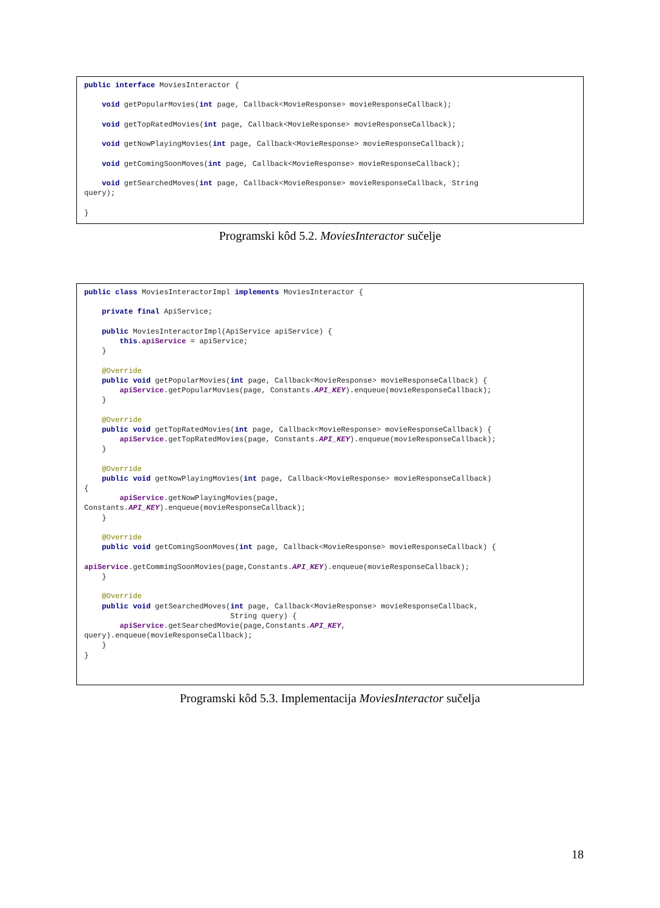public interface MoviesInteractor {

    void getPopularMovies(int page, Callback<MovieResponse> movieResponseCallback);

    void getTopRatedMovies(int page, Callback<MovieResponse> movieResponseCallback);

    void getNowPlayingMovies(int page, Callback<MovieResponse> movieResponseCallback);

    void getComingSoonMoves(int page, Callback<MovieResponse> movieResponseCallback);

    void getSearchedMoves(int page, Callback<MovieResponse> movieResponseCallback, String
query);

}
Programski kôd 5.2. MoviesInteractor sučelje
public class MoviesInteractorImpl implements MoviesInteractor {

    private final ApiService;

    public MoviesInteractorImpl(ApiService apiService) {
        this.apiService = apiService;
    }

    @Override
    public void getPopularMovies(int page, Callback<MovieResponse> movieResponseCallback) {
        apiService.getPopularMovies(page, Constants.API_KEY).enqueue(movieResponseCallback);
    }

    @Override
    public void getTopRatedMovies(int page, Callback<MovieResponse> movieResponseCallback) {
        apiService.getTopRatedMovies(page, Constants.API_KEY).enqueue(movieResponseCallback);
    }

    @Override
    public void getNowPlayingMovies(int page, Callback<MovieResponse> movieResponseCallback)
{
        apiService.getNowPlayingMovies(page,
Constants.API_KEY).enqueue(movieResponseCallback);
    }

    @Override
    public void getComingSoonMoves(int page, Callback<MovieResponse> movieResponseCallback) {

apiService.getCommingSoonMovies(page,Constants.API_KEY).enqueue(movieResponseCallback);
    }

    @Override
    public void getSearchedMoves(int page, Callback<MovieResponse> movieResponseCallback,
                                 String query) {
        apiService.getSearchedMovie(page,Constants.API_KEY,
query).enqueue(movieResponseCallback);
    }
}
Programski kôd 5.3. Implementacija MoviesInteractor sučelja
18